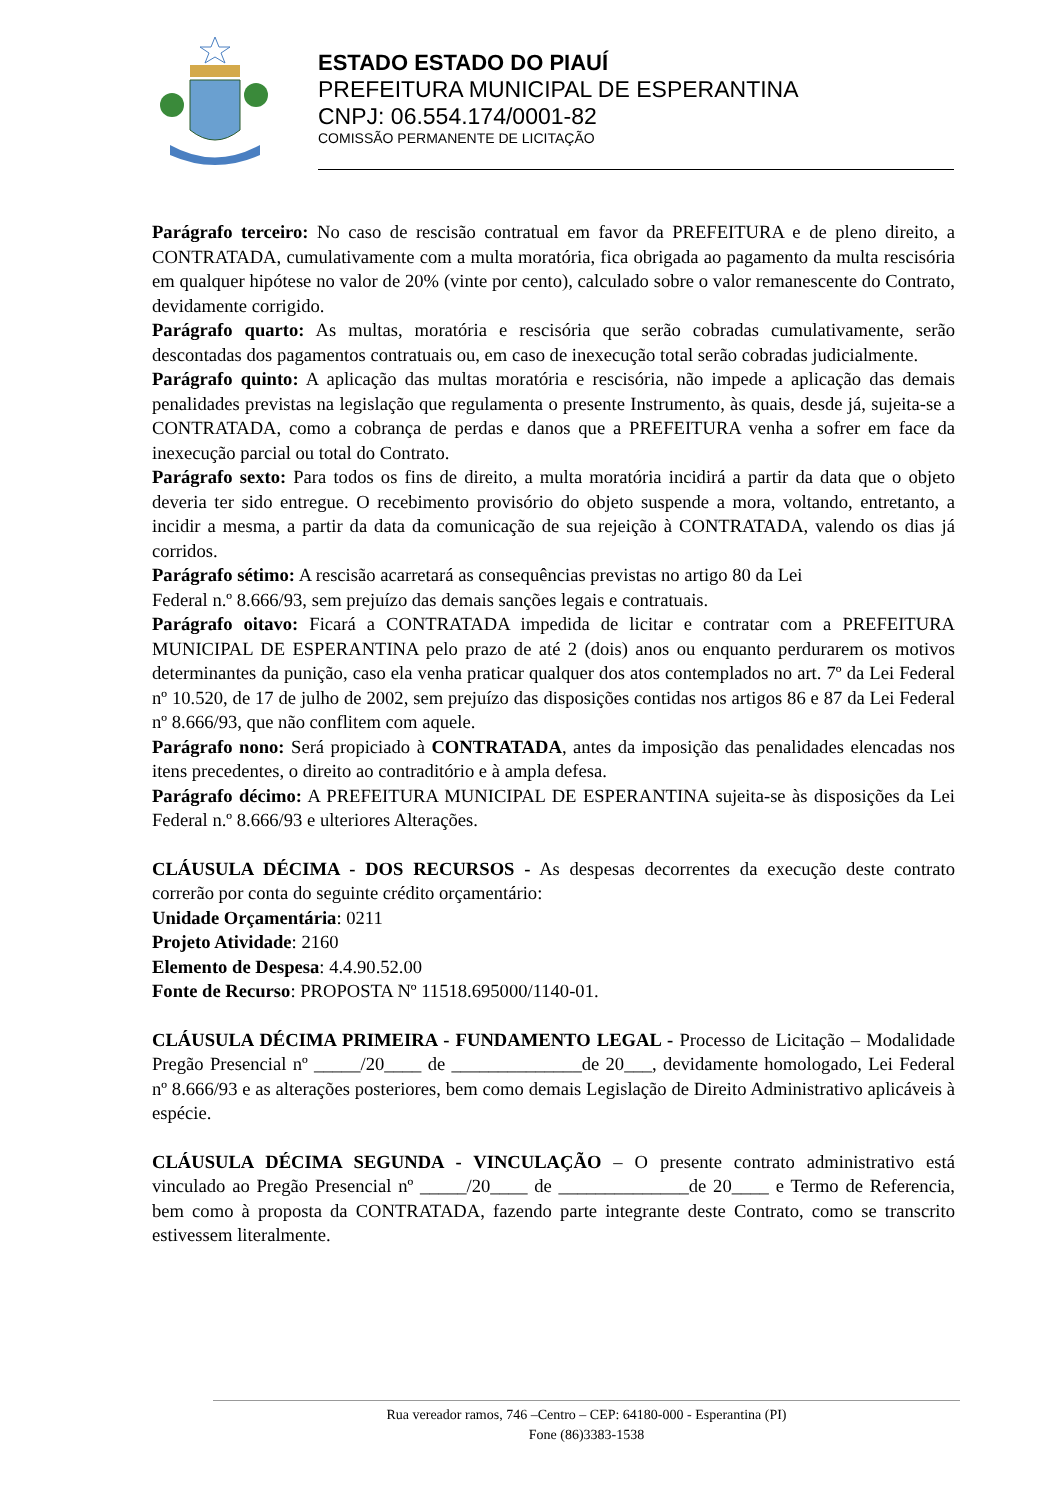ESTADO ESTADO DO PIAUÍ
PREFEITURA MUNICIPAL DE ESPERANTINA
CNPJ: 06.554.174/0001-82
COMISSÃO PERMANENTE DE LICITAÇÃO
Parágrafo terceiro: No caso de rescisão contratual em favor da PREFEITURA e de pleno direito, a CONTRATADA, cumulativamente com a multa moratória, fica obrigada ao pagamento da multa rescisória em qualquer hipótese no valor de 20% (vinte por cento), calculado sobre o valor remanescente do Contrato, devidamente corrigido.
Parágrafo quarto: As multas, moratória e rescisória que serão cobradas cumulativamente, serão descontadas dos pagamentos contratuais ou, em caso de inexecução total serão cobradas judicialmente.
Parágrafo quinto: A aplicação das multas moratória e rescisória, não impede a aplicação das demais penalidades previstas na legislação que regulamenta o presente Instrumento, às quais, desde já, sujeita-se a CONTRATADA, como a cobrança de perdas e danos que a PREFEITURA venha a sofrer em face da inexecução parcial ou total do Contrato.
Parágrafo sexto: Para todos os fins de direito, a multa moratória incidirá a partir da data que o objeto deveria ter sido entregue. O recebimento provisório do objeto suspende a mora, voltando, entretanto, a incidir a mesma, a partir da data da comunicação de sua rejeição à CONTRATADA, valendo os dias já corridos.
Parágrafo sétimo: A rescisão acarretará as consequências previstas no artigo 80 da Lei
Federal n.º 8.666/93, sem prejuízo das demais sanções legais e contratuais.
Parágrafo oitavo: Ficará a CONTRATADA impedida de licitar e contratar com a PREFEITURA MUNICIPAL DE ESPERANTINA pelo prazo de até 2 (dois) anos ou enquanto perdurarem os motivos determinantes da punição, caso ela venha praticar qualquer dos atos contemplados no art. 7º da Lei Federal nº 10.520, de 17 de julho de 2002, sem prejuízo das disposições contidas nos artigos 86 e 87 da Lei Federal nº 8.666/93, que não conflitem com aquele.
Parágrafo nono: Será propiciado à CONTRATADA, antes da imposição das penalidades elencadas nos itens precedentes, o direito ao contraditório e à ampla defesa.
Parágrafo décimo: A PREFEITURA MUNICIPAL DE ESPERANTINA sujeita-se às disposições da Lei Federal n.º 8.666/93 e ulteriores Alterações.
CLÁUSULA DÉCIMA - DOS RECURSOS - As despesas decorrentes da execução deste contrato correrão por conta do seguinte crédito orçamentário:
Unidade Orçamentária: 0211
Projeto Atividade: 2160
Elemento de Despesa: 4.4.90.52.00
Fonte de Recurso: PROPOSTA Nº 11518.695000/1140-01.
CLÁUSULA DÉCIMA PRIMEIRA - FUNDAMENTO LEGAL - Processo de Licitação – Modalidade Pregão Presencial nº _____/20____ de ______________de 20___, devidamente homologado, Lei Federal nº 8.666/93 e as alterações posteriores, bem como demais Legislação de Direito Administrativo aplicáveis à espécie.
CLÁUSULA DÉCIMA SEGUNDA - VINCULAÇÃO – O presente contrato administrativo está vinculado ao Pregão Presencial nº _____/20____ de ______________de 20____ e Termo de Referencia, bem como à proposta da CONTRATADA, fazendo parte integrante deste Contrato, como se transcrito estivessem literalmente.
Rua vereador ramos, 746 –Centro – CEP: 64180-000 - Esperantina (PI)
Fone (86)3383-1538